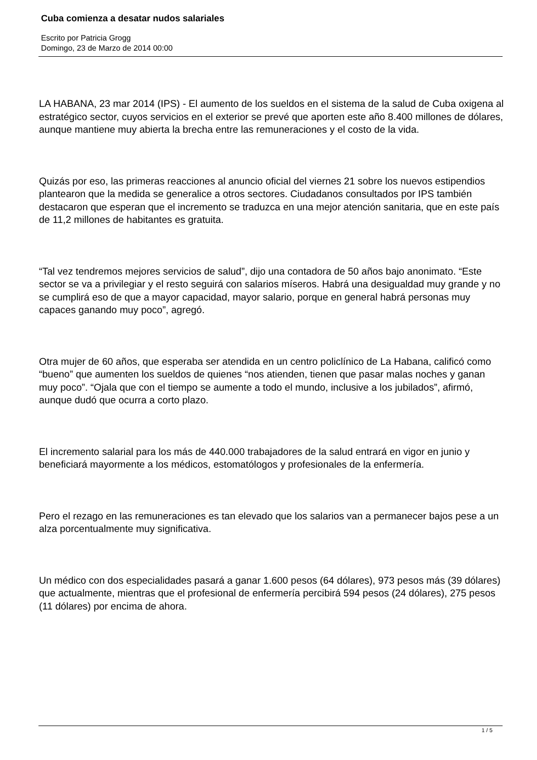Cuba comienza a desatar nudos salariales
Escrito por Patricia Grogg
Domingo, 23 de Marzo de 2014 00:00
LA HABANA, 23 mar 2014 (IPS) - El aumento de los sueldos en el sistema de la salud de Cuba oxigena al estratégico sector, cuyos servicios en el exterior se prevé que aporten este año 8.400 millones de dólares, aunque mantiene muy abierta la brecha entre las remuneraciones y el costo de la vida.
Quizás por eso, las primeras reacciones al anuncio oficial del viernes 21 sobre los nuevos estipendios plantearon que la medida se generalice a otros sectores. Ciudadanos consultados por IPS también destacaron que esperan que el incremento se traduzca en una mejor atención sanitaria, que en este país de 11,2 millones de habitantes es gratuita.
“Tal vez tendremos mejores servicios de salud”, dijo una contadora de 50 años bajo anonimato. “Este sector se va a privilegiar y el resto seguirá con salarios míseros. Habrá una desigualdad muy grande y no se cumplirá eso de que a mayor capacidad, mayor salario, porque en general habrá personas muy capaces ganando muy poco”, agregó.
Otra mujer de 60 años, que esperaba ser atendida en un centro policlínico de La Habana, calificó como “bueno” que aumenten los sueldos de quienes “nos atienden, tienen que pasar malas noches y ganan muy poco”. “Ojala que con el tiempo se aumente a todo el mundo, inclusive a los jubilados”, afirmó, aunque dudó que ocurra a corto plazo.
El incremento salarial para los más de 440.000 trabajadores de la salud entrará en vigor en junio y beneficiará mayormente a los médicos, estomatólogos y profesionales de la enfermería.
Pero el rezago en las remuneraciones es tan elevado que los salarios van a permanecer bajos pese a un alza porcentualmente muy significativa.
Un médico con dos especialidades pasará a ganar 1.600 pesos (64 dólares), 973 pesos más (39 dólares) que actualmente, mientras que el profesional de enfermería percibirá 594 pesos (24 dólares), 275 pesos (11 dólares) por encima de ahora.
1 / 5